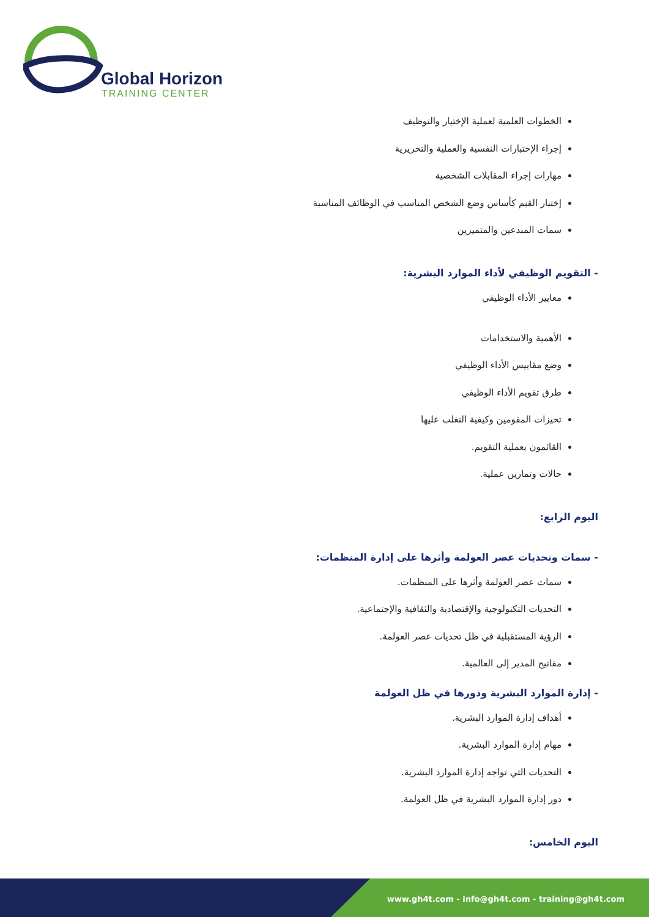Global Horizon
TRAINING CENTER
الخطوات العلمية لعملية الإختيار والتوظيف
إجراء الإختبارات النفسية والعملية والتحريرية
مهارات إجراء المقابلات الشخصية
إختبار القيم كأساس وضع الشخص المناسب في الوظائف المناسبة
سمات المبدعين والمتميزين
- التقويم الوظيفي لأداء الموارد البشرية:
معايير الأداء الوظيفي
الأهمية والاستخدامات
وضع مقاييس الأداء الوظيفي
طرق تقويم الأداء الوظيفي
تحيزات المقومين وكيفية التغلب عليها
القائمون بعملية التقويم.
حالات وتمارين عملية.
اليوم الرابع:
- سمات وتحديات عصر العولمة وأثرها على إدارة المنظمات:
سمات عصر العولمة وأثرها على المنظمات.
التحديات التكنولوجية والإقتصادية والثقافية والإجتماعية.
الرؤية المستقبلية في ظل تحديات عصر العولمة.
مفاتيح المدير إلى العالمية.
- إدارة الموارد البشرية ودورها في ظل العولمة
أهداف إدارة الموارد البشرية.
مهام إدارة الموارد البشرية.
التحديات التي تواجه إدارة الموارد البشرية.
دور إدارة الموارد البشرية في ظل العولمة.
اليوم الخامس:
www.gh4t.com - info@gh4t.com - training@gh4t.com